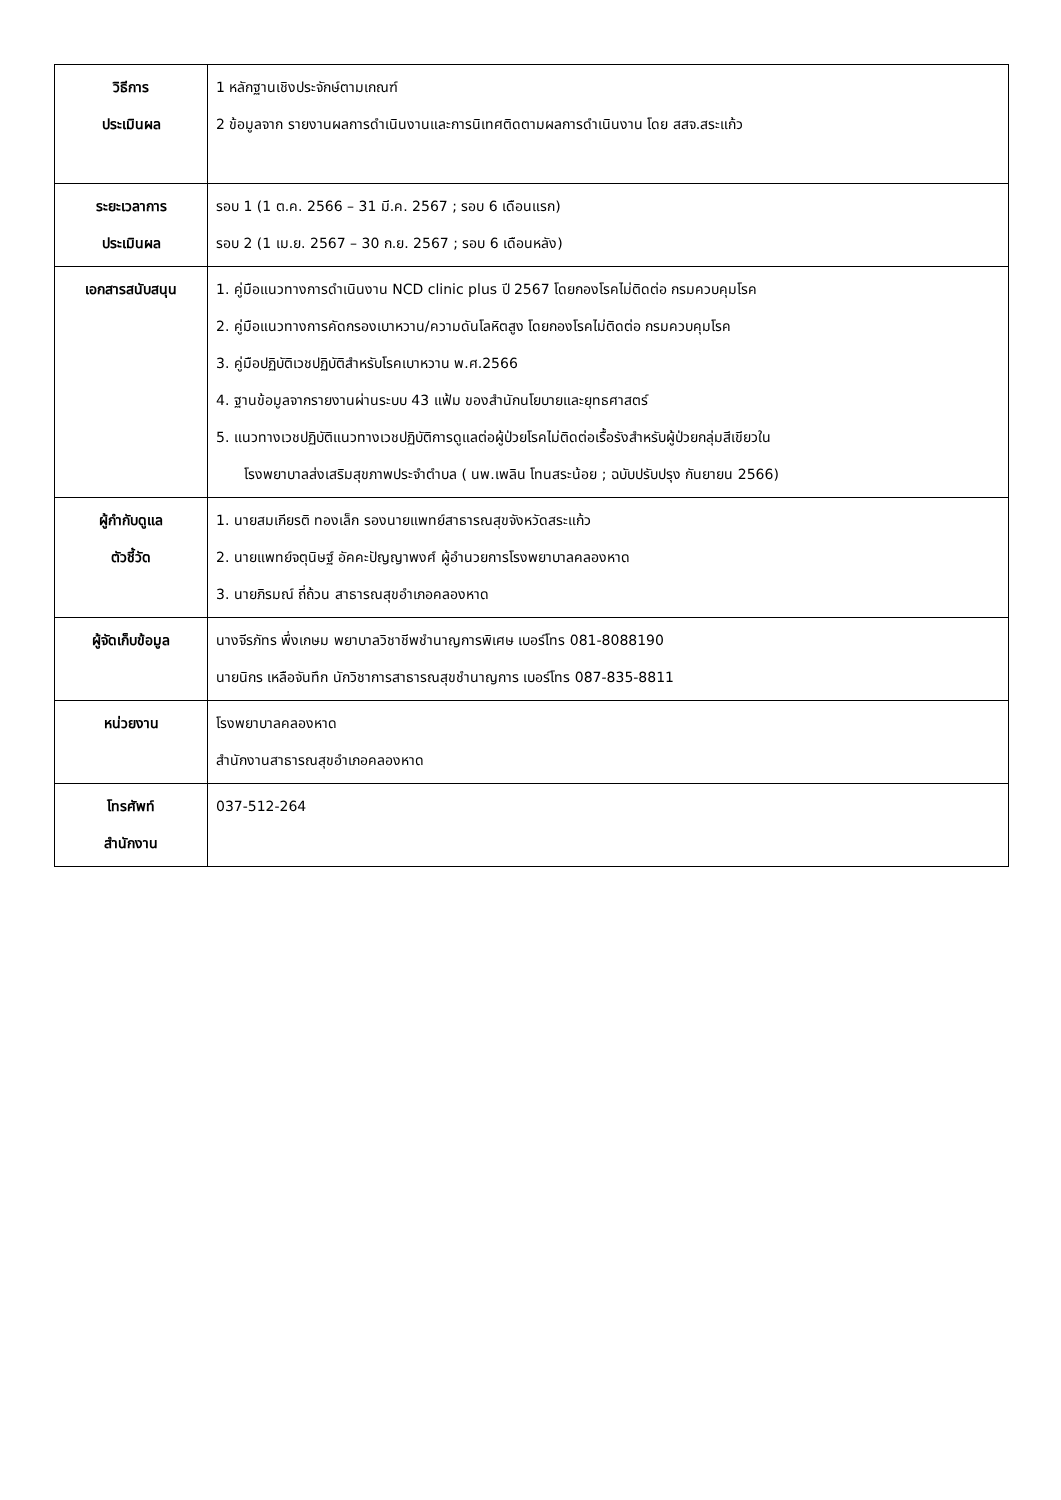| วิธีการ ประเมินผล | 1 หลักฐานเชิงประจักษ์ตามเกณฑ์ 2 ข้อมูลจาก รายงานผลการดำเนินงานและการนิเทศติดตามผลการดำเนินงาน โดย สสจ.สระแก้ว |
| ระยะเวลาการ ประเมินผล | รอบ 1 (1 ต.ค. 2566 – 31 มี.ค. 2567 ; รอบ 6 เดือนแรก) รอบ 2 (1 เม.ย. 2567 – 30 ก.ย. 2567 ; รอบ 6 เดือนหลัง) |
| เอกสารสนับสนุน | 1. คู่มือแนวทางการดำเนินงาน NCD clinic plus ปี 2567 โดยกองโรคไม่ติดต่อ กรมควบคุมโรค 2. คู่มือแนวทางการคัดกรองเบาหวาน/ความดันโลหิตสูง โดยกองโรคไม่ติดต่อ กรมควบคุมโรค 3. คู่มือปฏิบัติเวชปฏิบัติสำหรับโรคเบาหวาน พ.ศ.2566 4. ฐานข้อมูลจากรายงานผ่านระบบ 43 แฟ้ม ของสำนักนโยบายและยุทธศาสตร์ 5. แนวทางเวชปฏิบัติแนวทางเวชปฏิบัติการดูแลต่อผู้ป่วยโรคไม่ติดต่อเรื้อรังสำหรับผู้ป่วยกลุ่มสีเขียวใน โรงพยาบาลส่งเสริมสุขภาพประจำตำบล ( นพ.เพลิน โทนสระน้อย ; ฉบับปรับปรุง กันยายน 2566) |
| ผู้กำกับดูแล ตัวชี้วัด | 1. นายสมเกียรติ ทองเล็ก รองนายแพทย์สาธารณสุขจังหวัดสระแก้ว 2. นายแพทย์จตุนิษฐ์ อัคคะปัญญาพงศ์ ผู้อำนวยการโรงพยาบาลคลองหาด 3. นายภิรมณ์ ถี่ถ้วน สาธารณสุขอำเภอคลองหาด |
| ผู้จัดเก็บข้อมูล | นางจีรภัทร พึ่งเกษม พยาบาลวิชาชีพชำนาญการพิเศษ เบอร์โทร 081-8088190 นายนิกร เหลือจันทึก นักวิชาการสาธารณสุขชำนาญการ เบอร์โทร 087-835-8811 |
| หน่วยงาน | โรงพยาบาลคลองหาด สำนักงานสาธารณสุขอำเภอคลองหาด |
| โทรศัพท์ สำนักงาน | 037-512-264 |